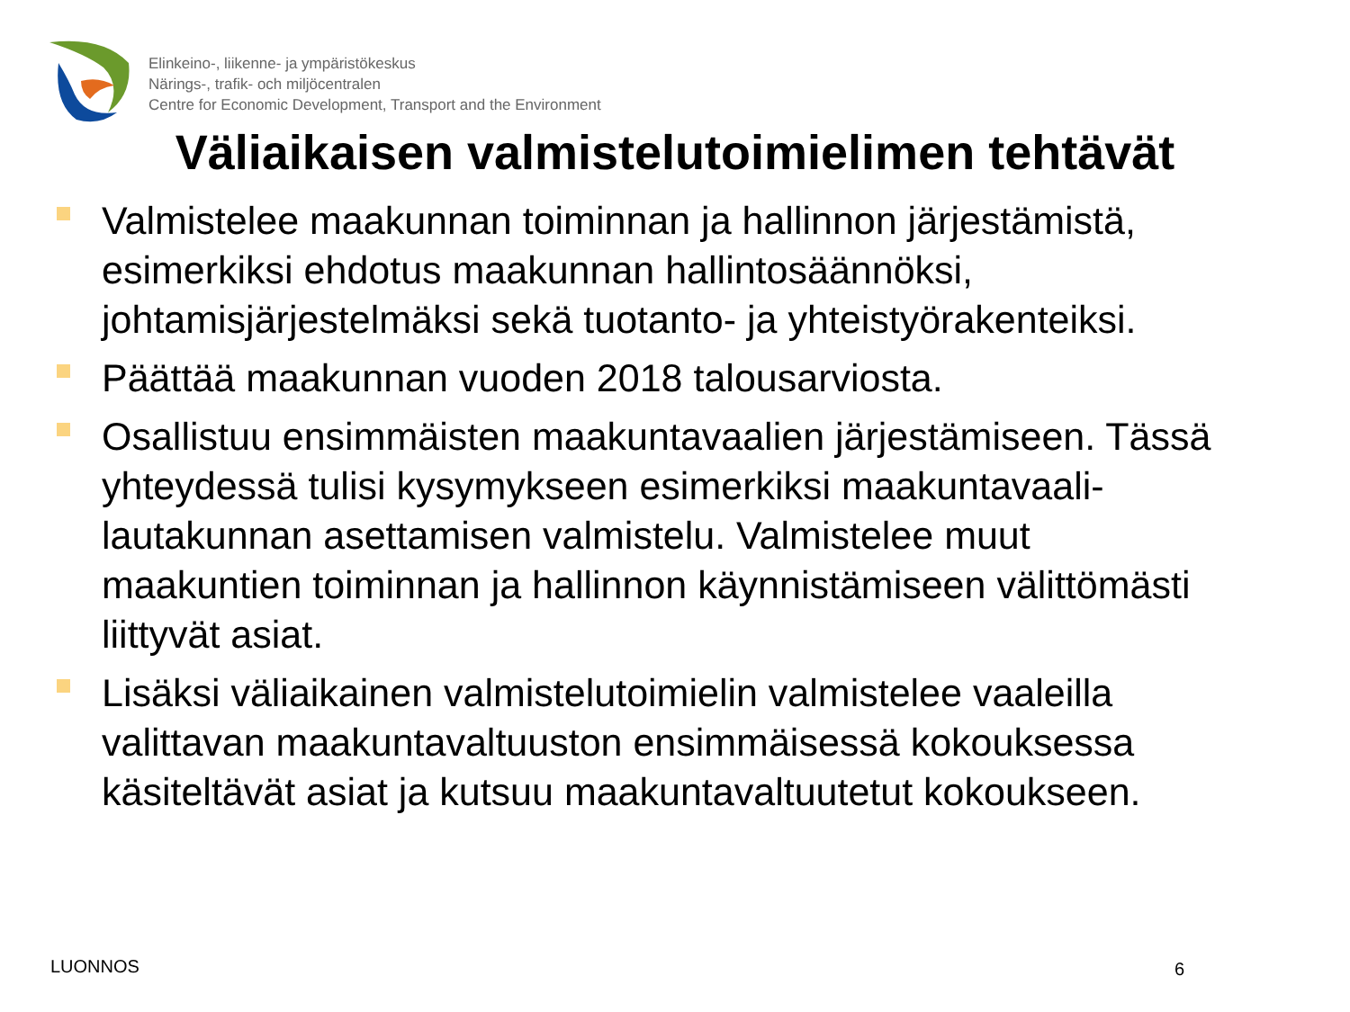Elinkeino-, liikenne- ja ympäristökeskus
Närings-, trafik- och miljöcentralen
Centre for Economic Development, Transport and the Environment
Väliaikaisen valmistelutoimielimen tehtävät
Valmistelee maakunnan toiminnan ja hallinnon järjestämistä, esimerkiksi ehdotus maakunnan hallintosäännöksi, johtamisjärjestelmäksi sekä tuotanto- ja yhteistyörakenteiksi.
Päättää maakunnan vuoden 2018 talousarviosta.
Osallistuu ensimmäisten maakuntavaalien järjestämiseen. Tässä yhteydessä tulisi kysymykseen esimerkiksi maakuntavaali-lautakunnan asettamisen valmistelu. Valmistelee muut maakuntien toiminnan ja hallinnon käynnistämiseen välittömästi liittyvät asiat.
Lisäksi väliaikainen valmistelutoimielin valmistelee vaaleilla valittavan maakuntavaltuuston ensimmäisessä kokouksessa käsiteltävät asiat ja kutsuu maakuntavaltuutetut kokoukseen.
LUONNOS 6